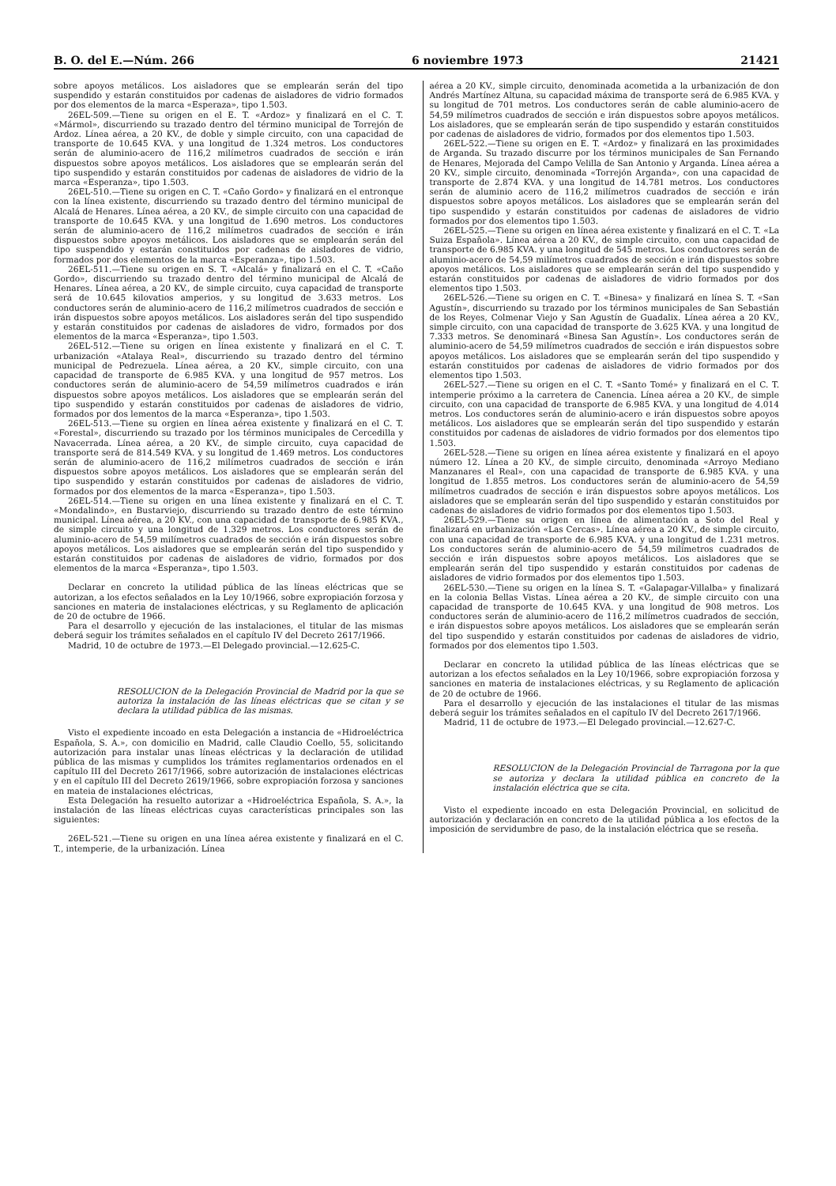B. O. del E.—Núm. 266 6 noviembre 1973 21421
sobre apoyos metálicos. Los aisladores que se emplearán serán del tipo suspendido y estarán constituidos por cadenas de aisladores de vidrio formados por dos elementos de la marca «Esperaza», tipo 1.503.
26EL-509.—Tiene su origen en el E. T. «Ardoz» y finalizará en el C. T. «Mármol», discurriendo su trazado dentro del término municipal de Torrejón de Ardoz. Línea aérea, a 20 KV., de doble y simple circuito, con una capacidad de transporte de 10.645 KVA. y una longitud de 1.324 metros. Los conductores serán de aluminio-acero de 116,2 milímetros cuadrados de sección e irán dispuestos sobre apoyos metálicos. Los aisladores que se emplearán serán del tipo suspendido y estarán constituidos por cadenas de aisladores de vidrio de la marca «Esperanza», tipo 1.503.
26EL-510.—Tiene su origen en C. T. «Caño Gordo» y finalizará en el entronque con la línea existente, discurriendo su trazado dentro del término municipal de Alcalá de Henares. Línea aérea, a 20 KV., de simple circuito con una capacidad de transporte de 10.645 KVA. y una longitud de 1.690 metros. Los conductores serán de aluminio-acero de 116,2 milímetros cuadrados de sección e irán dispuestos sobre apoyos metálicos. Los aisladores que se emplearán serán del tipo suspendido y estarán constituidos por cadenas de aisladores de vidrio, formados por dos elementos de la marca «Esperanza», tipo 1.503.
26EL-511.—Tiene su origen en S. T. «Alcalá» y finalizará en el C. T. «Caño Gordo», discurriendo su trazado dentro del término municipal de Alcalá de Henares. Línea aérea, a 20 KV., de simple circuito, cuya capacidad de transporte será de 10.645 kilovatios amperios, y su longitud de 3.633 metros. Los conductores serán de aluminio-acero de 116,2 milímetros cuadrados de sección e irán dispuestos sobre apoyos metálicos. Los aisladores serán del tipo suspendido y estarán constituidos por cadenas de aisladores de vidro, formados por dos elementos de la marca «Esperanza», tipo 1.503.
26EL-512.—Tiene su origen en línea existente y finalizará en el C. T. urbanización «Atalaya Real», discurriendo su trazado dentro del término municipal de Pedrezuela. Línea aérea, a 20 KV., simple circuito, con una capacidad de transporte de 6.985 KVA. y una longitud de 957 metros. Los conductores serán de aluminio-acero de 54,59 milímetros cuadrados e irán dispuestos sobre apoyos metálicos. Los aisladores que se emplearán serán del tipo suspendido y estarán constituidos por cadenas de aisladores de vidrio, formados por dos lementos de la marca «Esperanza», tipo 1.503.
26EL-513.—Tiene su orgien en línea aérea existente y finalizará en el C. T. «Forestal», discurriendo su trazado por los términos municipales de Cercedilla y Navacerrada. Línea aérea, a 20 KV., de simple circuito, cuya capacidad de transporte será de 814.549 KVA. y su longitud de 1.469 metros. Los conductores serán de aluminio-acero de 116,2 milímetros cuadrados de sección e irán dispuestos sobre apoyos metálicos. Los aisladores que se emplearán serán del tipo suspendido y estarán constituidos por cadenas de aisladores de vidrio, formados por dos elementos de la marca «Esperanza», tipo 1.503.
26EL-514.—Tiene su origen en una línea existente y finalizará en el C. T. «Mondalindo», en Bustarviejo, discurriendo su trazado dentro de este término municipal. Línea aérea, a 20 KV., con una capacidad de transporte de 6.985 KVA., de simple circuito y una longitud de 1.329 metros. Los conductores serán de aluminio-acero de 54,59 milímetros cuadrados de sección e irán dispuestos sobre apoyos metálicos. Los aisladores que se emplearán serán del tipo suspendido y estarán constituidos por cadenas de aisladores de vidrio, formados por dos elementos de la marca «Esperanza», tipo 1.503.
Declarar en concreto la utilidad pública de las líneas eléctricas que se autorizan, a los efectos señalados en la Ley 10/1966, sobre expropiación forzosa y sanciones en materia de instalaciones eléctricas, y su Reglamento de aplicación de 20 de octubre de 1966.
Para el desarrollo y ejecución de las instalaciones, el titular de las mismas deberá seguir los trámites señalados en el capítulo IV del Decreto 2617/1966.
Madrid, 10 de octubre de 1973.—El Delegado provincial.—12.625-C.
RESOLUCION de la Delegación Provincial de Madrid por la que se autoriza la instalación de las líneas eléctricas que se citan y se declara la utilidad pública de las mismas.
Visto el expediente incoado en esta Delegación a instancia de «Hidroeléctrica Española, S. A.», con domicilio en Madrid, calle Claudio Coello, 55, solicitando autorización para instalar unas líneas eléctricas y la declaración de utilidad pública de las mismas y cumplidos los trámites reglamentarios ordenados en el capítulo III del Decreto 2617/1966, sobre autorización de instalaciones eléctricas y en el capítulo III del Decreto 2619/1966, sobre expropiación forzosa y sanciones en mateia de instalaciones eléctricas,
Esta Delegación ha resuelto autorizar a «Hidroeléctrica Española, S. A.», la instalación de las líneas eléctricas cuyas características principales son las siguientes:
26EL-521.—Tiene su origen en una línea aérea existente y finalizará en el C. T., intemperie, de la urbanización. Línea
aérea a 20 KV., simple circuito, denominada acometida a la urbanización de don Andrés Martínez Altuna, su capacidad máxima de transporte será de 6.985 KVA. y su longitud de 701 metros. Los conductores serán de cable aluminio-acero de 54,59 milímetros cuadrados de sección e irán dispuestos sobre apoyos metálicos. Los aisladores, que se emplearán serán de tipo suspendido y estarán constituidos por cadenas de aisladores de vidrio, formados por dos elementos tipo 1.503.
26EL-522.—Tiene su origen en E. T. «Ardoz» y finalizará en las proximidades de Arganda. Su trazado discurre por los términos municipales de San Fernando de Henares, Mejorada del Campo Velilla de San Antonio y Arganda. Línea aérea a 20 KV., simple circuito, denominada «Torrejón Arganda», con una capacidad de transporte de 2.874 KVA. y una longitud de 14.781 metros. Los conductores serán de aluminio acero de 116,2 milímetros cuadrados de sección e irán dispuestos sobre apoyos metálicos. Los aisladores que se emplearán serán del tipo suspendido y estarán constituidos por cadenas de aisladores de vidrio formados por dos elementos tipo 1.503.
26EL-525.—Tiene su origen en línea aérea existente y finalizará en el C. T. «La Suiza Española». Línea aérea a 20 KV., de simple circuito, con una capacidad de transporte de 6.985 KVA. y una longitud de 545 metros. Los conductores serán de aluminio-acero de 54,59 milímetros cuadrados de sección e irán dispuestos sobre apoyos metálicos. Los aisladores que se emplearán serán del tipo suspendido y estarán constituidos por cadenas de aisladores de vidrio formados por dos elementos tipo 1.503.
26EL-526.—Tiene su origen en C. T. «Binesa» y finalizará en línea S. T. «San Agustín», discurriendo su trazado por los términos municipales de San Sebastián de los Reyes, Colmenar Viejo y San Agustín de Guadalix. Línea aérea a 20 KV., simple circuito, con una capacidad de transporte de 3.625 KVA. y una longitud de 7.333 metros. Se denominará «Binesa San Agustín». Los conductores serán de aluminio-acero de 54,59 milímetros cuadrados de sección e irán dispuestos sobre apoyos metálicos. Los aisladores que se emplearán serán del tipo suspendido y estarán constituidos por cadenas de aisladores de vidrio formados por dos elementos tipo 1.503.
26EL-527.—Tiene su origen en el C. T. «Santo Tomé» y finalizará en el C. T. intemperie próximo a la carretera de Canencia. Línea aérea a 20 KV., de simple circuito, con una capacidad de transporte de 6.985 KVA. y una longitud de 4.014 metros. Los conductores serán de aluminio-acero e irán dispuestos sobre apoyos metálicos. Los aisladores que se emplearán serán del tipo suspendido y estarán constituidos por cadenas de aisladores de vidrio formados por dos elementos tipo 1.503.
26EL-528.—Tiene su origen en línea aérea existente y finalizará en el apoyo número 12. Línea a 20 KV., de simple circuito, denominada «Arroyo Mediano Manzanares el Real», con una capacidad de transporte de 6.985 KVA. y una longitud de 1.855 metros. Los conductores serán de aluminio-acero de 54,59 milímetros cuadrados de sección e irán dispuestos sobre apoyos metálicos. Los aisladores que se emplearán serán del tipo suspendido y estarán constituidos por cadenas de aisladores de vidrio formados por dos elementos tipo 1.503.
26EL-529.—Tiene su origen en línea de alimentación a Soto del Real y finalizará en urbanización «Las Cercas». Línea aérea a 20 KV., de simple circuito, con una capacidad de transporte de 6.985 KVA. y una longitud de 1.231 metros. Los conductores serán de aluminio-acero de 54,59 milímetros cuadrados de sección e irán dispuestos sobre apoyos metálicos. Los aisladores que se emplearán serán del tipo suspendido y estarán constituidos por cadenas de aisladores de vidrio formados por dos elementos tipo 1.503.
26EL-530.—Tiene su origen en la línea S. T. «Galapagar-Villalba» y finalizará en la colonia Bellas Vistas. Línea aérea a 20 KV., de simple circuito con una capacidad de transporte de 10.645 KVA. y una longitud de 908 metros. Los conductores serán de aluminio-acero de 116,2 milímetros cuadrados de sección, e irán dispuestos sobre apoyos metálicos. Los aisladores que se emplearán serán del tipo suspendido y estarán constituidos por cadenas de aisladores de vidrio, formados por dos elementos tipo 1.503.
Declarar en concreto la utilidad pública de las líneas eléctricas que se autorizan a los efectos señalados en la Ley 10/1966, sobre expropiación forzosa y sanciones en materia de instalaciones eléctricas, y su Reglamento de aplicación de 20 de octubre de 1966.
Para el desarrollo y ejecución de las instalaciones el titular de las mismas deberá seguir los trámites señalados en el capítulo IV del Decreto 2617/1966.
Madrid, 11 de octubre de 1973.—El Delegado provincial.—12.627-C.
RESOLUCION de la Delegación Provincial de Tarragona por la que se autoriza y declara la utilidad pública en concreto de la instalación eléctrica que se cita.
Visto el expediente incoado en esta Delegación Provincial, en solicitud de autorización y declaración en concreto de la utilidad pública a los efectos de la imposición de servidumbre de paso, de la instalación eléctrica que se reseña.